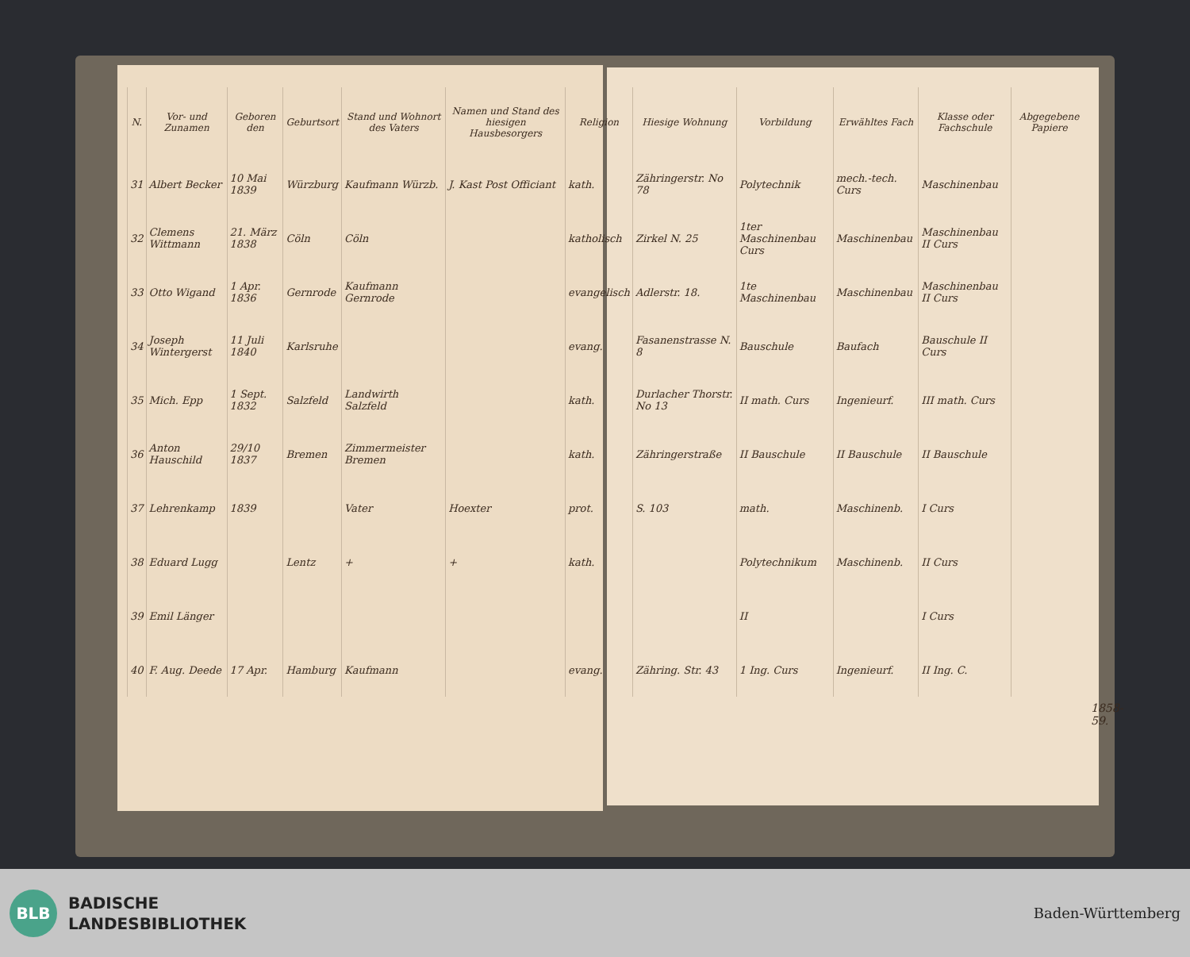| N. | Vor- und Zunamen | Geboren den | Geburtsort | Stand und Wohnort des Vaters | Namen und Stand des hiesigen Hausbesorgers | Religion | Hiesige Wohnung | Vorbildung | Erwähltes Fach | Klasse oder Fachschule | Abgegebene Papiere |
| --- | --- | --- | --- | --- | --- | --- | --- | --- | --- | --- | --- |
| 31 | Albert Becker | 10 Mai 1839 | Würzburg | Kaufmann Würzb. | J. Kast Post Officiant | kath. | Zähringerstr. No 78 | Polytechnik | mech.-tech. Curs | Maschinenbau | |
| 32 | Clemens Wittmann | 21. März 1838 | Cöln | Cöln | | katholisch | Zirkel N. 25 | 1ter Maschinenbau Curs | Maschinenbau | Maschinenbau II Curs | |
| 33 | Otto Wigand | 1 Apr. 1836 | Gernrode | Kaufmann Gernrode | | evangelisch | Adlerstr. 18. | 1te Maschinenbau | Maschinenbau | Maschinenbau II Curs | |
| 34 | Joseph Wintergerst | 11 Juli 1840 | Karlsruhe | | | evang. | Fasanenstrasse N. 8 | Bauschule | Baufach | Bauschule II Curs | |
| 35 | Mich. Epp | 1 Sept. 1832 | Salzfeld | Landwirth Salzfeld | | kath. | Durlacher Thorstr. No 13 | II math. Curs | Ingenieurf. | III math. Curs | |
| 36 | Anton Hauschild | 29/10 1837 | Bremen | Zimmermeister Bremen | | kath. | Zähringerstraße | II Bauschule | II Bauschule | II Bauschule | |
| 37 | Lehrenkamp | 1839 | | Vater | Hoexter | prot. | S. 103 | math. | Maschinenb. | I Curs | |
| 38 | Eduard Lugg | | Lentz | + | + | kath. | | Polytechnikum | Maschinenb. | II Curs | |
| 39 | Emil Länger | | | | | | | II | | I Curs | |
| 40 | F. Aug. Deede | 17 Apr. | Hamburg | Kaufmann | | evang. | Zähring. Str. 43 | 1 Ing. Curs | Ingenieurf. | II Ing. C. | |
1858-59.
BLB
BADISCHE
LANDESBIBLIOTHEK
Baden-Württemberg